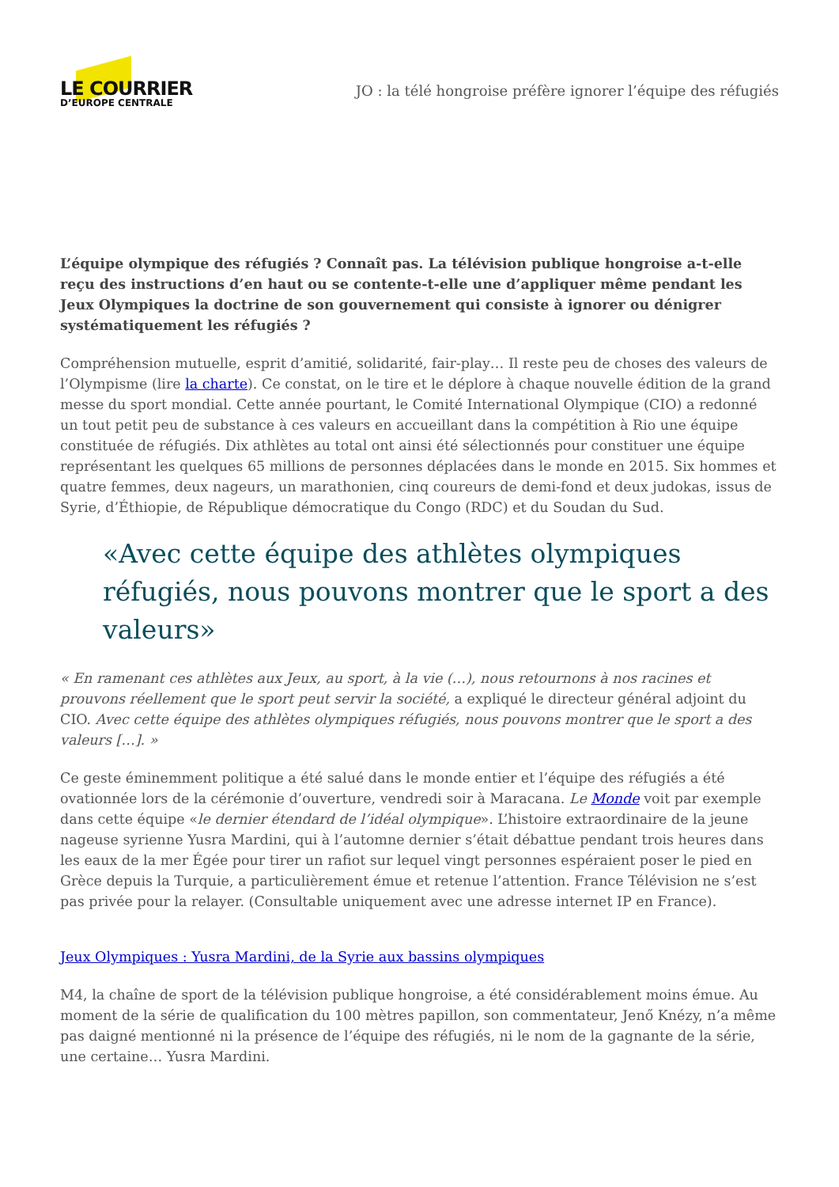LE COURRIER
D’EUROPE CENTRALE
JO : la télé hongroise préfère ignorer l’équipe des réfugiés
L’équipe olympique des réfugiés ? Connaît pas. La télévision publique hongroise a-t-elle reçu des instructions d’en haut ou se contente-t-elle une d’appliquer même pendant les Jeux Olympiques la doctrine de son gouvernement qui consiste à ignorer ou dénigrer systématiquement les réfugiés ?
Compréhension mutuelle, esprit d’amitié, solidarité, fair-play… Il reste peu de choses des valeurs de l’Olympisme (lire la charte). Ce constat, on le tire et le déplore à chaque nouvelle édition de la grand messe du sport mondial. Cette année pourtant, le Comité International Olympique (CIO) a redonné un tout petit peu de substance à ces valeurs en accueillant dans la compétition à Rio une équipe constituée de réfugiés. Dix athlètes au total ont ainsi été sélectionnés pour constituer une équipe représentant les quelques 65 millions de personnes déplacées dans le monde en 2015. Six hommes et quatre femmes, deux nageurs, un marathonien, cinq coureurs de demi-fond et deux judokas, issus de Syrie, d’Éthiopie, de République démocratique du Congo (RDC) et du Soudan du Sud.
«Avec cette équipe des athlètes olympiques réfugiés, nous pouvons montrer que le sport a des valeurs»
« En ramenant ces athlètes aux Jeux, au sport, à la vie (…), nous retournons à nos racines et prouvons réellement que le sport peut servir la société, a expliqué le directeur général adjoint du CIO. Avec cette équipe des athlètes olympiques réfugiés, nous pouvons montrer que le sport a des valeurs […]. »
Ce geste éminemment politique a été salué dans le monde entier et l’équipe des réfugiés a été ovationnée lors de la cérémonie d’ouverture, vendredi soir à Maracana. Le Monde voit par exemple dans cette équipe «le dernier étendard de l’idéal olympique». L’histoire extraordinaire de la jeune nageuse syrienne Yusra Mardini, qui à l’automne dernier s’était débattue pendant trois heures dans les eaux de la mer Égée pour tirer un rafiot sur lequel vingt personnes espéraient poser le pied en Grèce depuis la Turquie, a particulièrement émue et retenue l’attention. France Télévision ne s’est pas privée pour la relayer. (Consultable uniquement avec une adresse internet IP en France).
Jeux Olympiques : Yusra Mardini, de la Syrie aux bassins olympiques
M4, la chaîne de sport de la télévision publique hongroise, a été considérablement moins émue. Au moment de la série de qualification du 100 mètres papillon, son commentateur, Jenő Knézy, n’a même pas daigné mentionné ni la présence de l’équipe des réfugiés, ni le nom de la gagnante de la série, une certaine… Yusra Mardini.